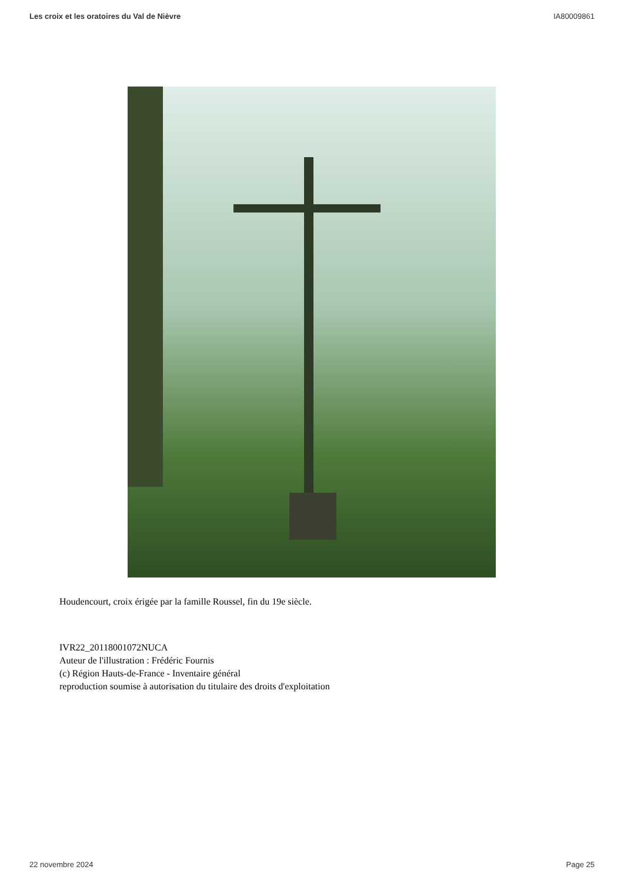Les croix et les oratoires du Val de Nièvre IA80009861
Houdencourt, croix érigée par la famille Roussel, fin du 19e siècle.
IVR22_20118001072NUCA
Auteur de l'illustration : Frédéric Fournis
(c) Région Hauts-de-France - Inventaire général
reproduction soumise à autorisation du titulaire des droits d'exploitation
22 novembre 2024 Page 25